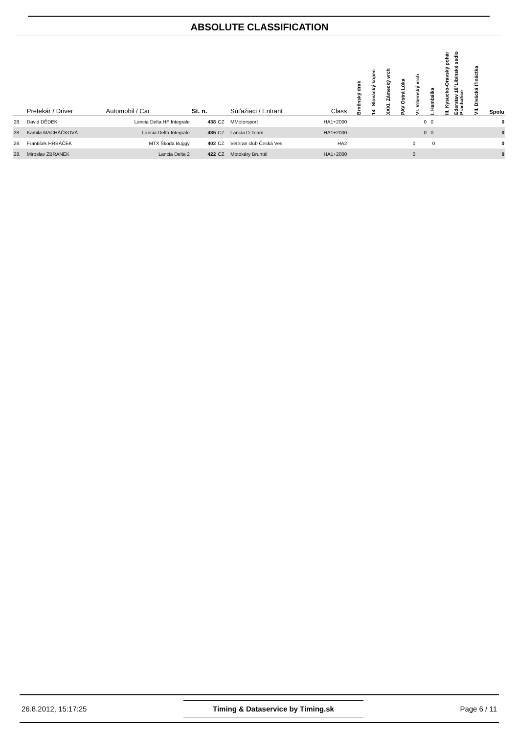ABSOLUTE CLASSIFICATION
| | Pretekár / Driver | Automobil / Car | St. n. | | Súťažiaci / Entrant | Class | Brněnský drak | 14° Slovácký kopec | XXXI. Zámecký vrch | PAV Ostrá Lúka | VI. Vrbenský vrch | I. Hambálka | III. Kysucko-Oravský pohár | Ederstav 18°Libínské sedlo Prachatice | VII. Divácká třináctka | Spolu |
| --- | --- | --- | --- | --- | --- | --- | --- | --- | --- | --- | --- | --- | --- | --- | --- | --- |
| 28. | David DĚDEK | Lancia Delta HF Integrale | 438 | CZ | MMotorsport | HA1+2000 | | | | | | 0 0 | | | | 0 |
| 28. | Kamila MACHÁČKOVÁ | Lancia Delta Integrale | 435 | CZ | Lancia D-Team | HA1+2000 | | | | | | 0 0 | | | | 0 |
| 28. | František HRBÁČEK | MTX Škoda Buggy | 402 | CZ | Veteran club Česká Ves | HA2 | | | | | 0 | 0 | | | | 0 |
| 28. | Miroslav ZBRANEK | Lancia Delta 2 | 422 | CZ | Motokáry Bruntál | HA1+2000 | | | | | 0 | | | | | 0 |
26.8.2012, 15:17:25 Timing & Dataservice by Timing.sk Page 6 / 11